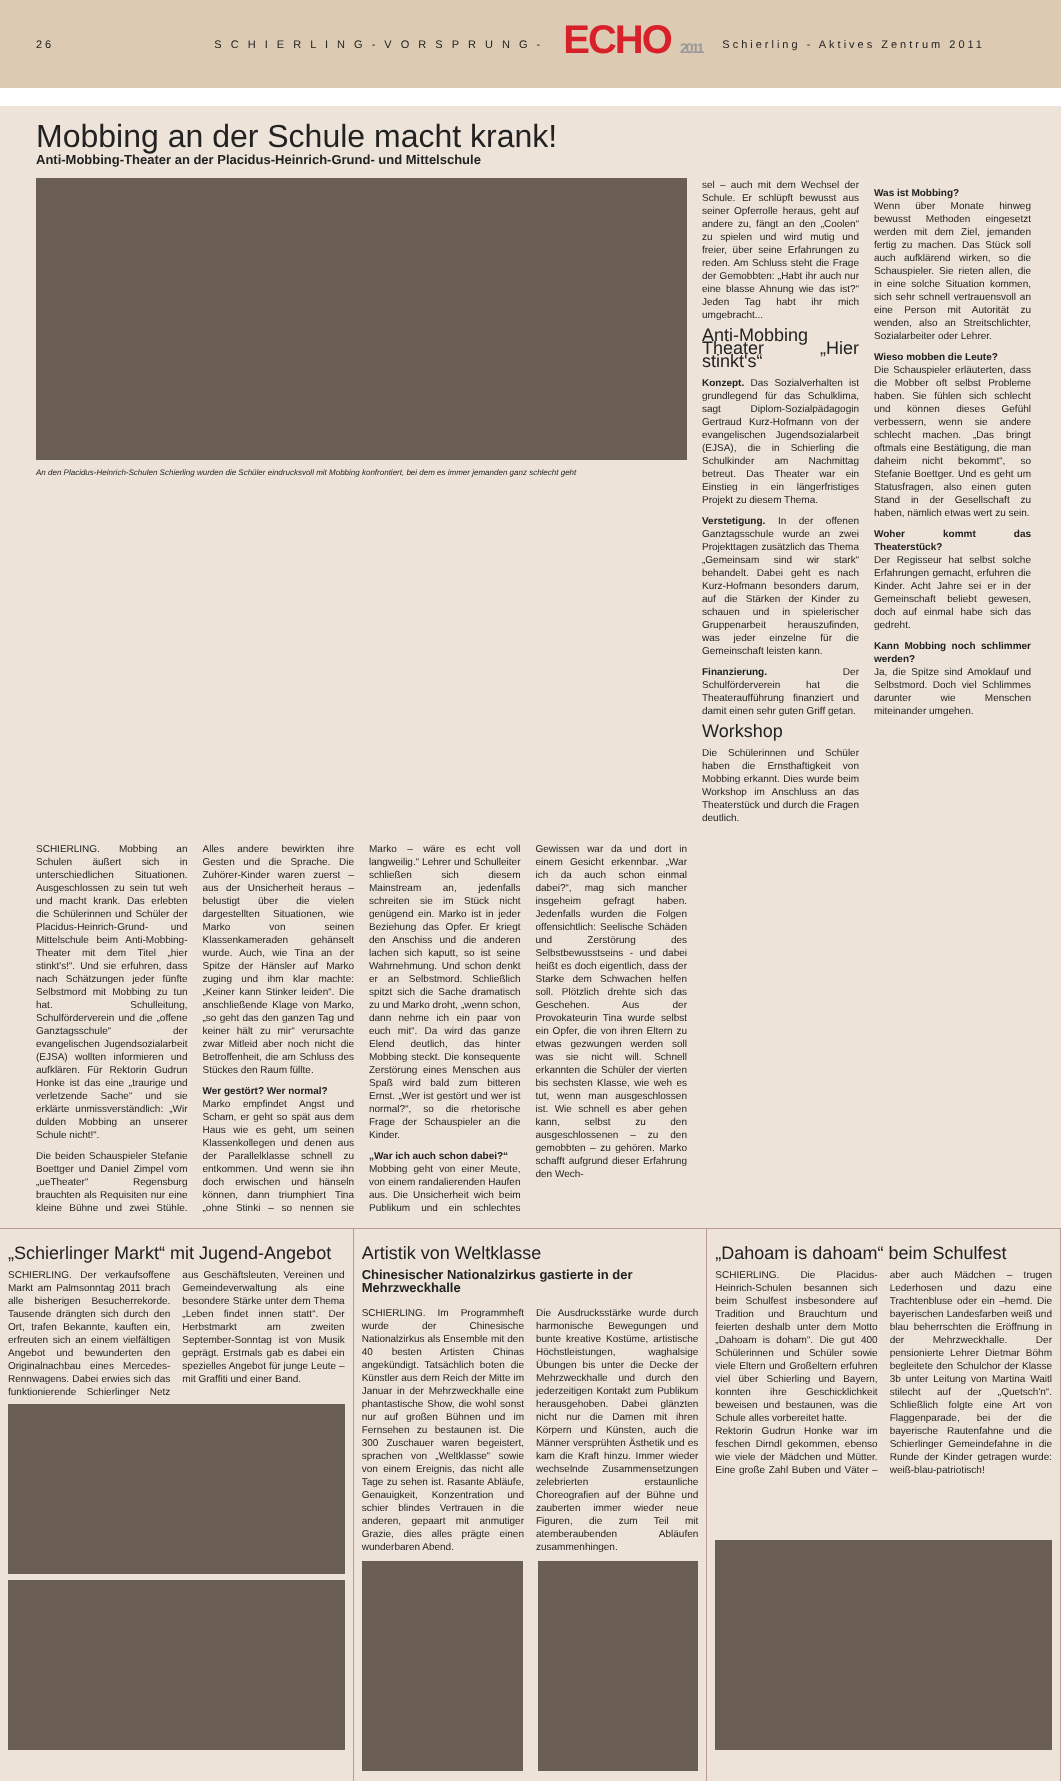26 S C H I E R L I N G - V O R S P R U N G - ECHO 2011 Schierling - Aktives Zentrum 2011
Mobbing an der Schule macht krank!
Anti-Mobbing-Theater an der Placidus-Heinrich-Grund- und Mittelschule
An den Placidus-Heinrich-Schulen Schierling wurden die Schüler eindrucksvoll mit Mobbing konfrontiert, bei dem es immer jemanden ganz schlecht geht
sel – auch mit dem Wechsel der Schule. Er schlüpft bewusst aus seiner Opferrolle heraus, geht auf andere zu, fängt an den „Coolen“ zu spielen und wird mutig und freier, über seine Erfahrungen zu reden. Am Schluss steht die Frage der Gemobbten: „Habt ihr auch nur eine blasse Ahnung wie das ist?“ Jeden Tag habt ihr mich umgebracht...
Anti-Mobbing Theater „Hier stinkt's“
Konzept. Das Sozialverhalten ist grundlegend für das Schulklima, sagt Diplom-Sozialpädagogin Gertraud Kurz-Hofmann von der evangelischen Jugendsozialarbeit (EJSA), die in Schierling die Schulkinder am Nachmittag betreut. Das Theater war ein Einstieg in ein längerfristiges Projekt zu diesem Thema.
Verstetigung. In der offenen Ganztagsschule wurde an zwei Projekttagen zusätzlich das Thema „Gemeinsam sind wir stark“ behandelt. Dabei geht es nach Kurz-Hofmann besonders darum, auf die Stärken der Kinder zu schauen und in spielerischer Gruppenarbeit herauszufinden, was jeder einzelne für die Gemeinschaft leisten kann.
Finanzierung. Der Schulförderverein hat die Theateraufführung finanziert und damit einen sehr guten Griff getan.
Workshop
Die Schülerinnen und Schüler haben die Ernsthaftigkeit von Mobbing erkannt. Dies wurde beim Workshop im Anschluss an das Theaterstück und durch die Fragen deutlich.
Was ist Mobbing?
Wenn über Monate hinweg bewusst Methoden eingesetzt werden mit dem Ziel, jemanden fertig zu machen. Das Stück soll auch aufklärend wirken, so die Schauspieler. Sie rieten allen, die in eine solche Situation kommen, sich sehr schnell vertrauensvoll an eine Person mit Autorität zu wenden, also an Streitschlichter, Sozialarbeiter oder Lehrer.
Wieso mobben die Leute?
Die Schauspieler erläuterten, dass die Mobber oft selbst Probleme haben. Sie fühlen sich schlecht und können dieses Gefühl verbessern, wenn sie andere schlecht machen. „Das bringt oftmals eine Bestätigung, die man daheim nicht bekommt“, so Stefanie Boettger. Und es geht um Statusfragen, also einen guten Stand in der Gesellschaft zu haben, nämlich etwas wert zu sein.
Woher kommt das Theaterstück?
Der Regisseur hat selbst solche Erfahrungen gemacht, erfuhren die Kinder. Acht Jahre sei er in der Gemeinschaft beliebt gewesen, doch auf einmal habe sich das gedreht.
Kann Mobbing noch schlimmer werden?
Ja, die Spitze sind Amoklauf und Selbstmord. Doch viel Schlimmes darunter wie Menschen miteinander umgehen.
SCHIERLING. Mobbing an Schulen äußert sich in unterschiedlichen Situationen. Ausgeschlossen zu sein tut weh und macht krank. Das erlebten die Schülerinnen und Schüler der Placidus-Heinrich-Grund- und Mittelschule beim Anti-Mobbing-Theater mit dem Titel „hier stinkt's!“. Und sie erfuhren, dass nach Schätzungen jeder fünfte Selbstmord mit Mobbing zu tun hat. Schulleitung, Schulförderverein und die „offene Ganztagsschule“ der evangelischen Jugendsozialarbeit (EJSA) wollten informieren und aufklären. Für Rektorin Gudrun Honke ist das eine „traurige und verletzende Sache“ und sie erklärte unmissverständlich: „Wir dulden Mobbing an unserer Schule nicht!“.
Die beiden Schauspieler Stefanie Boettger und Daniel Zimpel vom „ueTheater“ Regensburg brauchten als Requisiten nur eine kleine Bühne und zwei Stühle. Alles andere bewirkten ihre Gesten und die Sprache. Die Zuhörer-Kinder waren zuerst – aus der Unsicherheit heraus – belustigt über die vielen dargestellten Situationen, wie Marko von seinen Klassenkameraden gehänselt wurde. Auch, wie Tina an der Spitze der Hänsler auf Marko zuging und ihm klar machte: „Keiner kann Stinker leiden“. Die anschließende Klage von Marko, „so geht das den ganzen Tag und keiner hält zu mir“ verursachte zwar Mitleid aber noch nicht die Betroffenheit, die am Schluss des Stückes den Raum füllte.
Wer gestört? Wer normal?
Marko empfindet Angst und Scham, er geht so spät aus dem Haus wie es geht, um seinen Klassenkollegen und denen aus der Parallelklasse schnell zu entkommen. Und wenn sie ihn doch erwischen und hänseln können, dann triumphiert Tina „ohne Stinki – so nennen sie Marko – wäre es echt voll langweilig.“ Lehrer und Schulleiter schließen sich diesem Mainstream an, jedenfalls schreiten sie im Stück nicht genügend ein. Marko ist in jeder Beziehung das Opfer. Er kriegt den Anschiss und die anderen lachen sich kaputt, so ist seine Wahrnehmung. Und schon denkt er an Selbstmord. Schließlich spitzt sich die Sache dramatisch zu und Marko droht, „wenn schon, dann nehme ich ein paar von euch mit“. Da wird das ganze Elend deutlich, das hinter Mobbing steckt. Die konsequente Zerstörung eines Menschen aus Spaß wird bald zum bitteren Ernst. „Wer ist gestört und wer ist normal?“, so die rhetorische Frage der Schauspieler an die Kinder.
„War ich auch schon dabei?“
Mobbing geht von einer Meute, von einem randalierenden Haufen aus. Die Unsicherheit wich beim Publikum und ein schlechtes Gewissen war da und dort in einem Gesicht erkennbar. „War ich da auch schon einmal dabei?“, mag sich mancher insgeheim gefragt haben. Jedenfalls wurden die Folgen offensichtlich: Seelische Schäden und Zerstörung des Selbstbewusstseins - und dabei heißt es doch eigentlich, dass der Starke dem Schwachen helfen soll. Plötzlich drehte sich das Geschehen. Aus der Provokateurin Tina wurde selbst ein Opfer, die von ihren Eltern zu etwas gezwungen werden soll was sie nicht will. Schnell erkannten die Schüler der vierten bis sechsten Klasse, wie weh es tut, wenn man ausgeschlossen ist. Wie schnell es aber gehen kann, selbst zu den ausgeschlossenen – zu den gemobbten – zu gehören. Marko schafft aufgrund dieser Erfahrung den Wech-
„Schierlinger Markt“ mit Jugend-Angebot
SCHIERLING. Der verkaufsoffene Markt am Palmsonntag 2011 brach alle bisherigen Besucherrekorde. Tausende drängten sich durch den Ort, trafen Bekannte, kauften ein, erfreuten sich an einem vielfältigen Angebot und bewunderten den Originalnachbau eines Mercedes-Rennwagens. Dabei erwies sich das funktionierende Schierlinger Netz aus Geschäftsleuten, Vereinen und Gemeindeverwaltung als eine besondere Stärke unter dem Thema „Leben findet innen statt“. Der Herbstmarkt am zweiten September-Sonntag ist von Musik geprägt. Erstmals gab es dabei ein spezielles Angebot für junge Leute – mit Graffiti und einer Band.
Artistik von Weltklasse
Chinesischer Nationalzirkus gastierte in der Mehrzweckhalle
SCHIERLING. Im Programmheft wurde der Chinesische Nationalzirkus als Ensemble mit den 40 besten Artisten Chinas angekündigt. Tatsächlich boten die Künstler aus dem Reich der Mitte im Januar in der Mehrzweckhalle eine phantastische Show, die wohl sonst nur auf großen Bühnen und im Fernsehen zu bestaunen ist. Die 300 Zuschauer waren begeistert, sprachen von „Weltklasse“ sowie von einem Ereignis, das nicht alle Tage zu sehen ist. Rasante Abläufe, Genauigkeit, Konzentration und schier blindes Vertrauen in die anderen, gepaart mit anmutiger Grazie, dies alles prägte einen wunderbaren Abend.
Die Ausdrucksstärke wurde durch harmonische Bewegungen und bunte kreative Kostüme, artistische Höchstleistungen, waghalsige Übungen bis unter die Decke der Mehrzweckhalle und durch den jederzeitigen Kontakt zum Publikum herausgehoben. Dabei glänzten nicht nur die Damen mit ihren Körpern und Künsten, auch die Männer versprühten Ästhetik und es kam die Kraft hinzu. Immer wieder wechselnde Zusammensetzungen zelebrierten erstaunliche Choreografien auf der Bühne und zauberten immer wieder neue Figuren, die zum Teil mit atemberaubenden Abläufen zusammenhingen.
„Dahoam is dahoam“ beim Schulfest
SCHIERLING. Die Placidus-Heinrich-Schulen besannen sich beim Schulfest insbesondere auf Tradition und Brauchtum und feierten deshalb unter dem Motto „Dahoam is doham“. Die gut 400 Schülerinnen und Schüler sowie viele Eltern und Großeltern erfuhren viel über Schierling und Bayern, konnten ihre Geschicklichkeit beweisen und bestaunen, was die Schule alles vorbereitet hatte.
Rektorin Gudrun Honke war im feschen Dirndl gekommen, ebenso wie viele der Mädchen und Mütter. Eine große Zahl Buben und Väter – aber auch Mädchen – trugen Lederhosen und dazu eine Trachtenbluse oder ein –hemd. Die bayerischen Landesfarben weiß und blau beherrschten die Eröffnung in der Mehrzweckhalle. Der pensionierte Lehrer Dietmar Böhm begleitete den Schulchor der Klasse 3b unter Leitung von Martina Waitl stilecht auf der „Quetsch'n“. Schließlich folgte eine Art von Flaggenparade, bei der die bayerische Rautenfahne und die Schierlinger Gemeindefahne in die Runde der Kinder getragen wurde: weiß-blau-patriotisch!